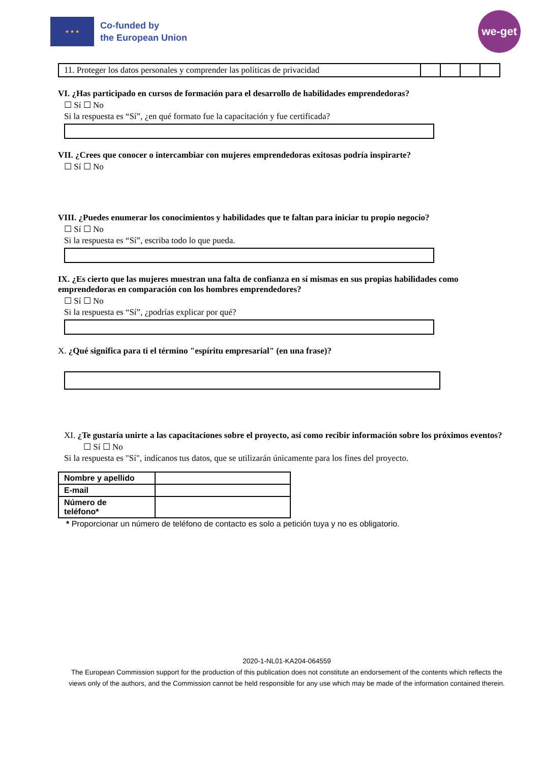★ ★ ★
Co-funded by
the European Union
we-get
| 11. Proteger los datos personales y comprender las políticas de privacidad | | | | |
VI. ¿Has participado en cursos de formación para el desarrollo de habilidades emprendedoras?
☐ Sí ☐ No
Si la respuesta es “Sí”, ¿en qué formato fue la capacitación y fue certificada?
VII. ¿Crees que conocer o intercambiar con mujeres emprendedoras exitosas podría inspirarte?
☐ Sí ☐ No
VIII. ¿Puedes enumerar los conocimientos y habilidades que te faltan para iniciar tu propio negocio?
☐ Sí ☐ No
Si la respuesta es “Sí”, escriba todo lo que pueda.
IX. ¿Es cierto que las mujeres muestran una falta de confianza en sí mismas en sus propias habilidades como emprendedoras en comparación con los hombres emprendedores?
☐ Sí ☐ No
Si la respuesta es “Sí”, ¿podrías explicar por qué?
X. ¿Qué significa para ti el término "espíritu empresarial" (en una frase)?
XI. ¿Te gustaría unirte a las capacitaciones sobre el proyecto, así como recibir información sobre los próximos eventos?
☐ Sí ☐ No
Si la respuesta es "Sí", indícanos tus datos, que se utilizarán únicamente para los fines del proyecto.
| Nombre y apellido | |
| E-mail | |
| Número de teléfono* | |
* Proporcionar un número de teléfono de contacto es solo a petición tuya y no es obligatorio.
2020-1-NL01-KA204-064559
The European Commission support for the production of this publication does not constitute an endorsement of the contents which reflects the views only of the authors, and the Commission cannot be held responsible for any use which may be made of the information contained therein.